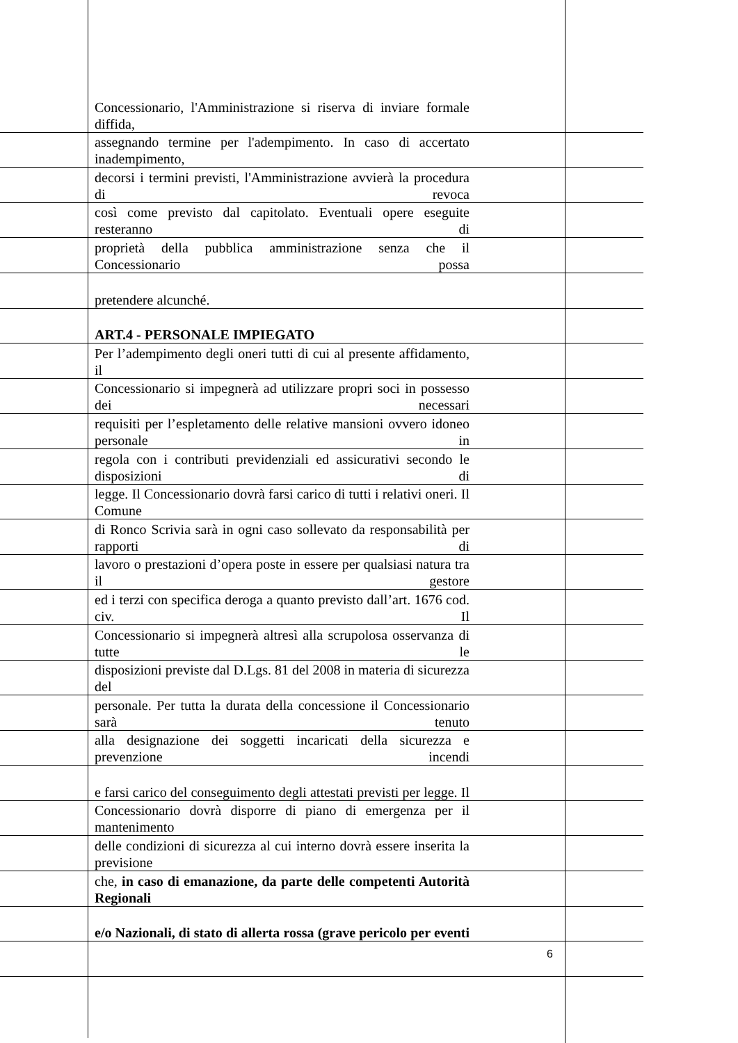Concessionario, l'Amministrazione si riserva di inviare formale diffida,
assegnando termine per l'adempimento. In caso di accertato inadempimento,
decorsi i termini previsti, l'Amministrazione avvierà la procedura di revoca
così come previsto dal capitolato. Eventuali opere eseguite resteranno di
proprietà della pubblica amministrazione senza che il Concessionario possa
pretendere alcunché.
ART.4 - PERSONALE IMPIEGATO
Per l’adempimento degli oneri tutti di cui al presente affidamento, il
Concessionario si impegnerà ad utilizzare propri soci in possesso dei necessari
requisiti per l’espletamento delle relative mansioni ovvero idoneo personale in
regola con i contributi previdenziali ed assicurativi secondo le disposizioni di
legge. Il Concessionario dovrà farsi carico di tutti i relativi oneri. Il Comune
di Ronco Scrivia sarà in ogni caso sollevato da responsabilità per rapporti di
lavoro o prestazioni d’opera poste in essere per qualsiasi natura tra il gestore
ed i terzi con specifica deroga a quanto previsto dall’art. 1676 cod. civ. Il
Concessionario si impegnerà altresì alla scrupolosa osservanza di tutte le
disposizioni previste dal D.Lgs. 81 del 2008 in materia di sicurezza del
personale. Per tutta la durata della concessione il Concessionario sarà tenuto
alla designazione dei soggetti incaricati della sicurezza e prevenzione incendi
e farsi carico del conseguimento degli attestati previsti per legge. Il
Concessionario dovrà disporre di piano di emergenza per il mantenimento
delle condizioni di sicurezza al cui interno dovrà essere inserita la previsione
che, in caso di emanazione, da parte delle competenti Autorità Regionali
e/o Nazionali, di stato di allerta rossa (grave pericolo per eventi
6